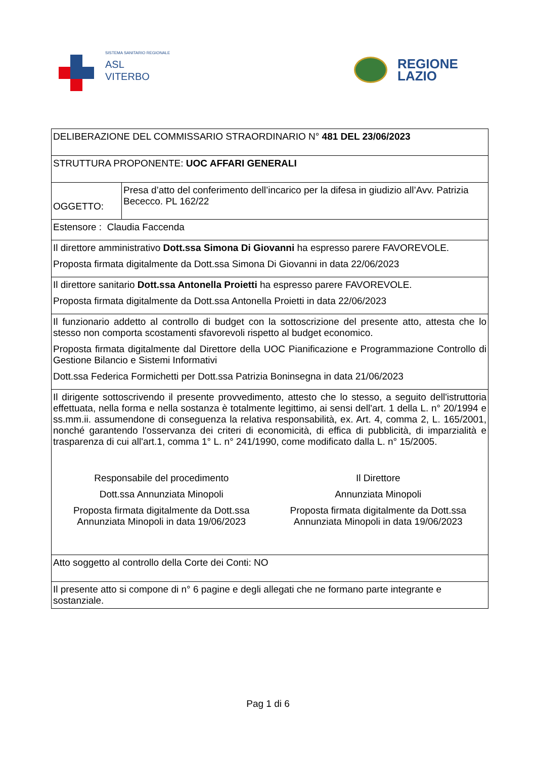SISTEMA SANITARIO REGIONALE
ASL
VITERBO
REGIONE
LAZIO
| DELIBERAZIONE DEL COMMISSARIO STRAORDINARIO N° 481 DEL 23/06/2023 | |
| STRUTTURA PROPONENTE: UOC AFFARI GENERALI | |
| OGGETTO: | Presa d’atto del conferimento dell’incarico per la difesa in giudizio all’Avv. Patrizia Bececco. PL 162/22 |
| Estensore : Claudia Faccenda | |
| Il direttore amministrativo Dott.ssa Simona Di Giovanni ha espresso parere FAVOREVOLE. Proposta firmata digitalmente da Dott.ssa Simona Di Giovanni in data 22/06/2023 | |
| Il direttore sanitario Dott.ssa Antonella Proietti ha espresso parere FAVOREVOLE. Proposta firmata digitalmente da Dott.ssa Antonella Proietti in data 22/06/2023 | |
| Il funzionario addetto al controllo di budget con la sottoscrizione del presente atto, attesta che lo stesso non comporta scostamenti sfavorevoli rispetto al budget economico. Proposta firmata digitalmente dal Direttore della UOC Pianificazione e Programmazione Controllo di Gestione Bilancio e Sistemi Informativi Dott.ssa Federica Formichetti per Dott.ssa Patrizia Boninsegna in data 21/06/2023 | |
| Il dirigente sottoscrivendo il presente provvedimento, attesto che lo stesso, a seguito dell'istruttoria effettuata, nella forma e nella sostanza è totalmente legittimo, ai sensi dell'art. 1 della L. n° 20/1994 e ss.mm.ii. assumendone di conseguenza la relativa responsabilità, ex. Art. 4, comma 2, L. 165/2001, nonché garantendo l'osservanza dei criteri di economicità, di effica di pubblicità, di imparzialità e trasparenza di cui all'art.1, comma 1° L. n° 241/1990, come modificato dalla L. n° 15/2005. Responsabile del procedimento Dott.ssa Annunziata Minopoli Proposta firmata digitalmente da Dott.ssa Annunziata Minopoli in data 19/06/2023 Il Direttore Annunziata Minopoli Proposta firmata digitalmente da Dott.ssa Annunziata Minopoli in data 19/06/2023 | |
| Atto soggetto al controllo della Corte dei Conti: NO | |
| Il presente atto si compone di n° 6 pagine e degli allegati che ne formano parte integrante e sostanziale. | |
Pag 1 di 6